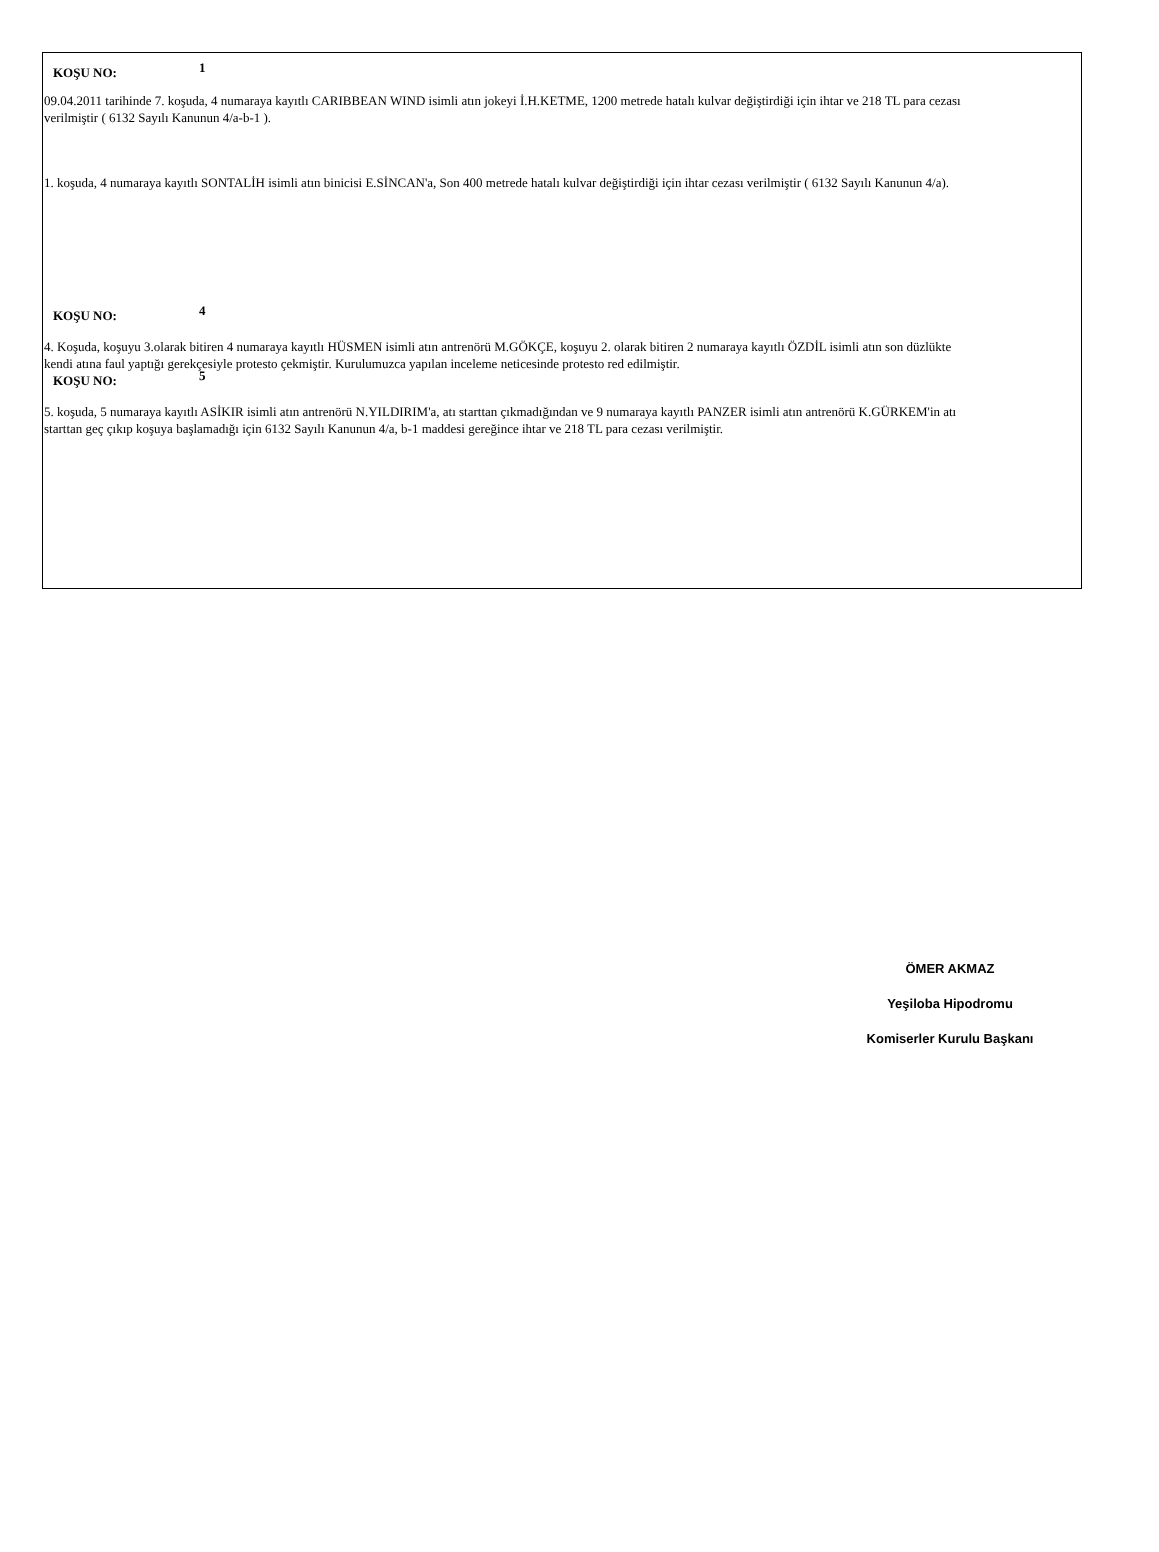KOŞU NO: 1
09.04.2011 tarihinde 7. koşuda, 4 numaraya kayıtlı CARIBBEAN WIND isimli atın jokeyi İ.H.KETME, 1200 metrede hatalı kulvar değiştirdiği için ihtar ve 218 TL para cezası verilmiştir ( 6132 Sayılı Kanunun 4/a-b-1 ).
1. koşuda, 4 numaraya kayıtlı SONTALİH isimli atın binicisi E.SİNCAN'a, Son 400 metrede hatalı kulvar değiştirdiği için ihtar cezası verilmiştir ( 6132 Sayılı Kanunun 4/a).
KOŞU NO: 4
4. Koşuda, koşuyu 3.olarak bitiren 4 numaraya kayıtlı HÜSMEN isimli atın antrenörü M.GÖKÇE, koşuyu 2. olarak bitiren 2 numaraya kayıtlı ÖZDİL isimli atın son düzlükte kendi atına faul yaptığı gerekçesiyle protesto çekmiştir. Kurulumuzca yapılan inceleme neticesinde protesto red edilmiştir.
KOŞU NO: 5
5. koşuda, 5 numaraya kayıtlı ASİKIR isimli atın antrenörü N.YILDIRIM'a, atı starttan çıkmadığından ve 9 numaraya kayıtlı PANZER isimli atın antrenörü K.GÜRKEM'in atı starttan geç çıkıp koşuya başlamadığı için 6132 Sayılı Kanunun 4/a, b-1 maddesi gereğince ihtar ve 218 TL para cezası verilmiştir.
ÖMER AKMAZ
Yeşiloba Hipodromu
Komiserler Kurulu Başkanı